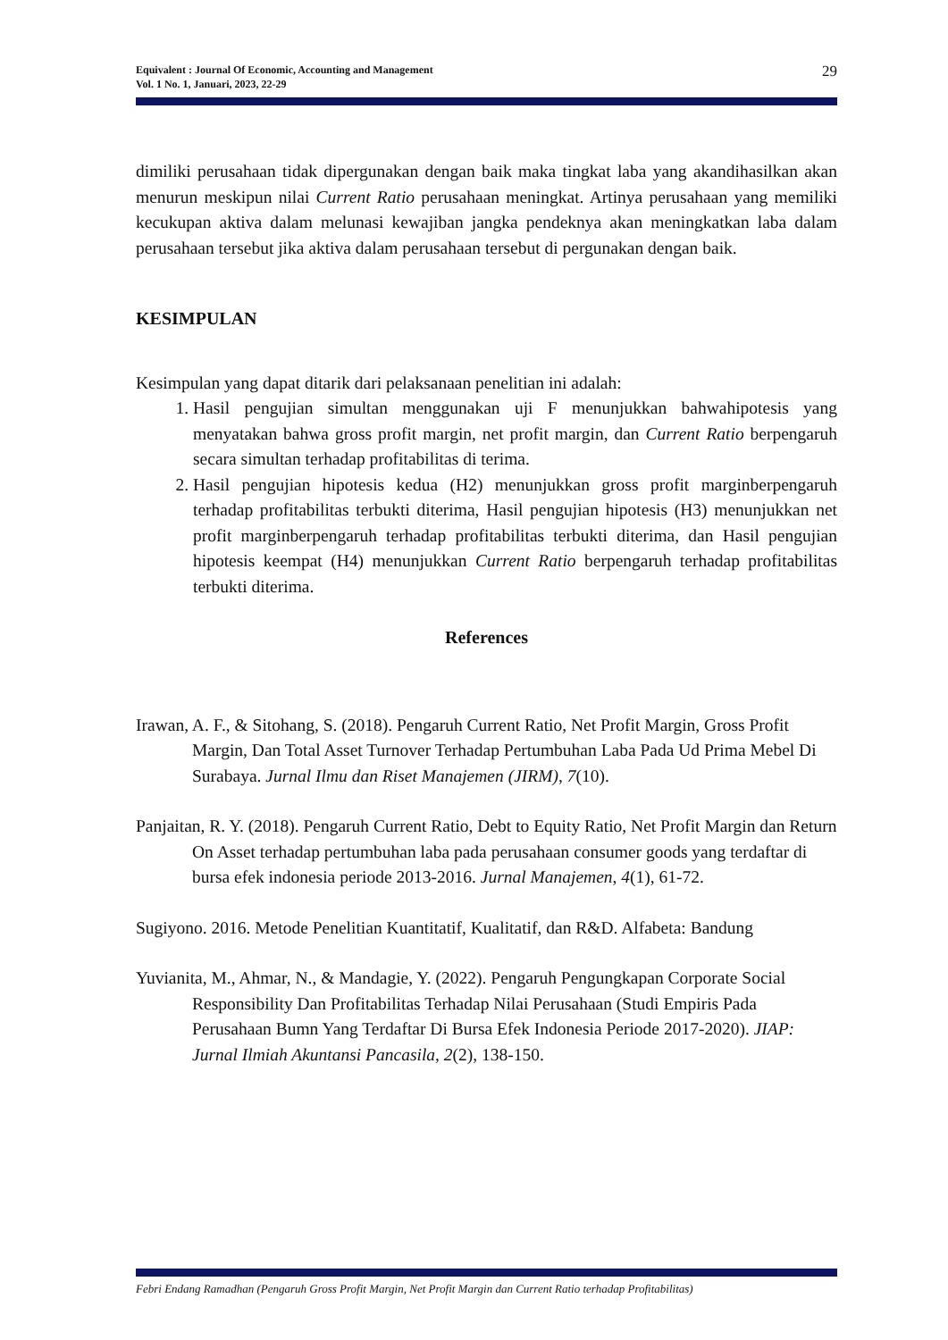Equivalent : Journal Of Economic, Accounting and Management
Vol. 1 No. 1, Januari, 2023, 22-29
29
dimiliki perusahaan tidak dipergunakan dengan baik maka tingkat laba yang akandihasilkan akan menurun meskipun nilai Current Ratio perusahaan meningkat. Artinya perusahaan yang memiliki kecukupan aktiva dalam melunasi kewajiban jangka pendeknya akan meningkatkan laba dalam perusahaan tersebut jika aktiva dalam perusahaan tersebut di pergunakan dengan baik.
KESIMPULAN
Kesimpulan yang dapat ditarik dari pelaksanaan penelitian ini adalah:
1. Hasil pengujian simultan menggunakan uji F menunjukkan bahwahipotesis yang menyatakan bahwa gross profit margin, net profit margin, dan Current Ratio berpengaruh secara simultan terhadap profitabilitas di terima.
2. Hasil pengujian hipotesis kedua (H2) menunjukkan gross profit marginberpengaruh terhadap profitabilitas terbukti diterima, Hasil pengujian hipotesis (H3) menunjukkan net profit marginberpengaruh terhadap profitabilitas terbukti diterima, dan Hasil pengujian hipotesis keempat (H4) menunjukkan Current Ratio berpengaruh terhadap profitabilitas terbukti diterima.
References
Irawan, A. F., & Sitohang, S. (2018). Pengaruh Current Ratio, Net Profit Margin, Gross Profit Margin, Dan Total Asset Turnover Terhadap Pertumbuhan Laba Pada Ud Prima Mebel Di Surabaya. Jurnal Ilmu dan Riset Manajemen (JIRM), 7(10).
Panjaitan, R. Y. (2018). Pengaruh Current Ratio, Debt to Equity Ratio, Net Profit Margin dan Return On Asset terhadap pertumbuhan laba pada perusahaan consumer goods yang terdaftar di bursa efek indonesia periode 2013-2016. Jurnal Manajemen, 4(1), 61-72.
Sugiyono. 2016. Metode Penelitian Kuantitatif, Kualitatif, dan R&D. Alfabeta: Bandung
Yuvianita, M., Ahmar, N., & Mandagie, Y. (2022). Pengaruh Pengungkapan Corporate Social Responsibility Dan Profitabilitas Terhadap Nilai Perusahaan (Studi Empiris Pada Perusahaan Bumn Yang Terdaftar Di Bursa Efek Indonesia Periode 2017-2020). JIAP: Jurnal Ilmiah Akuntansi Pancasila, 2(2), 138-150.
Febri Endang Ramadhan (Pengaruh Gross Profit Margin, Net Profit Margin dan Current Ratio terhadap Profitabilitas)